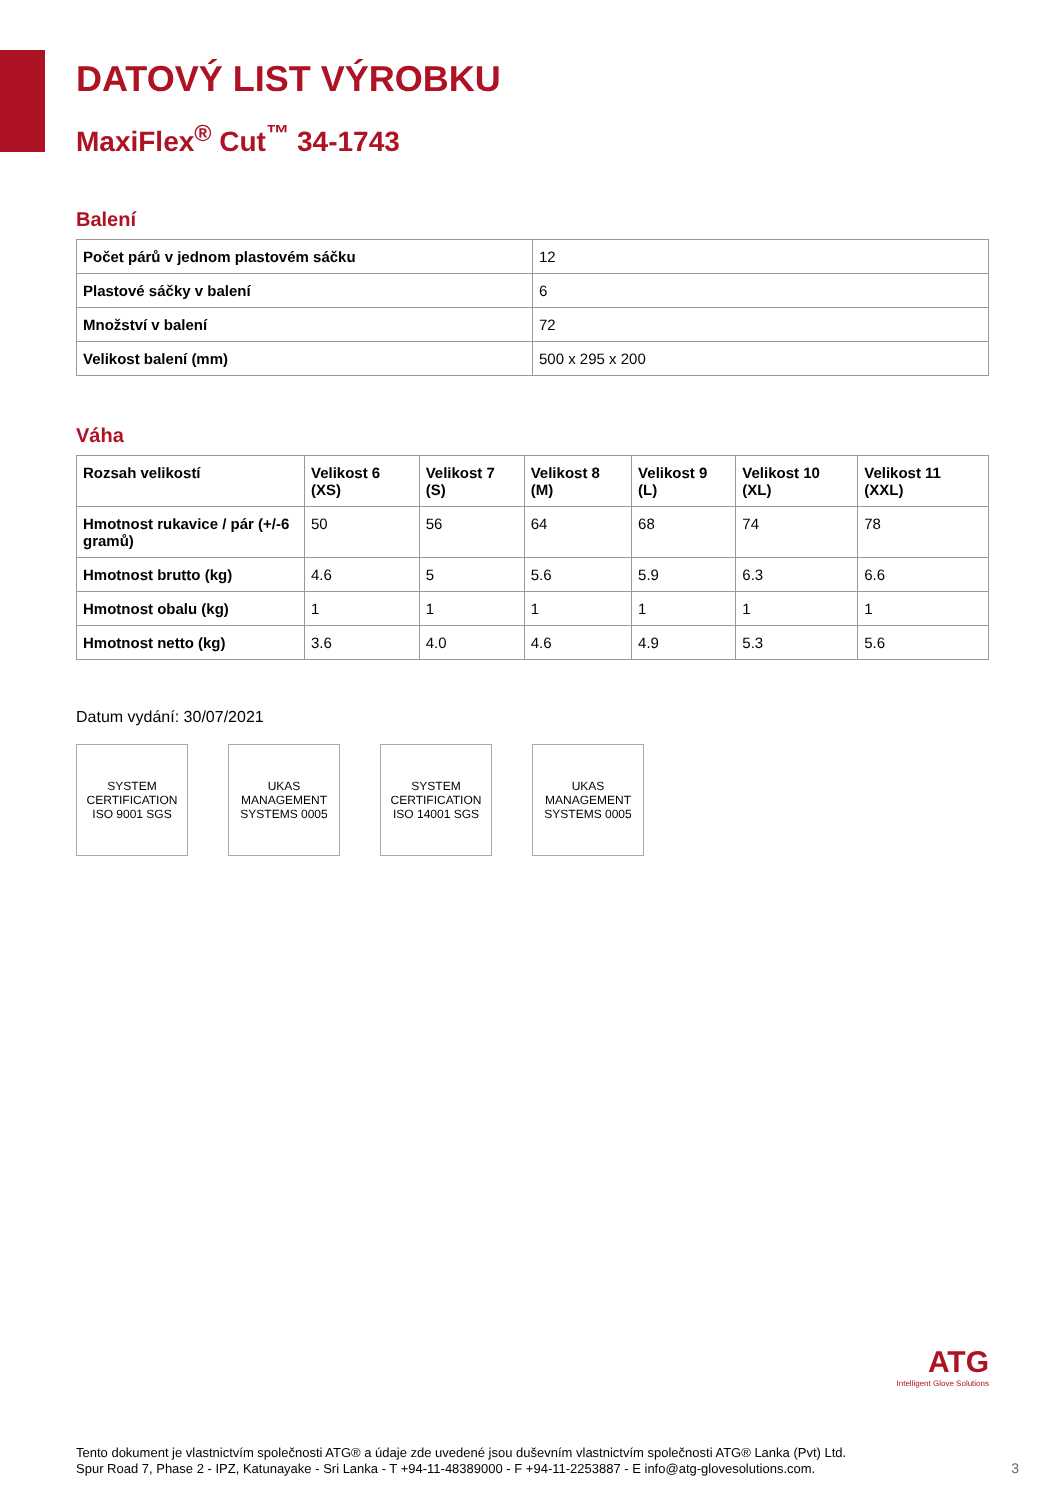DATOVÝ LIST VÝROBKU
MaxiFlex<sup>®</sup> Cut<sup>™</sup> 34-1743
Balení
| Počet párů v jednom plastovém sáčku | 12 |
| Plastové sáčky v balení | 6 |
| Množství v balení | 72 |
| Velikost balení (mm) | 500 x 295 x 200 |
Váha
| Rozsah velikostí | Velikost 6 (XS) | Velikost 7 (S) | Velikost 8 (M) | Velikost 9 (L) | Velikost 10 (XL) | Velikost 11 (XXL) |
| --- | --- | --- | --- | --- | --- | --- |
| Hmotnost rukavice / pár (+/-6 gramů) | 50 | 56 | 64 | 68 | 74 | 78 |
| Hmotnost brutto (kg) | 4.6 | 5 | 5.6 | 5.9 | 6.3 | 6.6 |
| Hmotnost obalu (kg) | 1 | 1 | 1 | 1 | 1 | 1 |
| Hmotnost netto (kg) | 3.6 | 4.0 | 4.6 | 4.9 | 5.3 | 5.6 |
Datum vydání: 30/07/2021
SYSTEM CERTIFICATION ISO 9001 SGS
UKAS MANAGEMENT SYSTEMS 0005
SYSTEM CERTIFICATION ISO 14001 SGS
UKAS MANAGEMENT SYSTEMS 0005
ATG
Intelligent Glove Solutions
Tento dokument je vlastnictvím společnosti ATG® a údaje zde uvedené jsou duševním vlastnictvím společnosti ATG® Lanka (Pvt) Ltd.
Spur Road 7, Phase 2 - IPZ, Katunayake - Sri Lanka - T +94-11-48389000 - F +94-11-2253887 - E info@atg-glovesolutions.com.
3